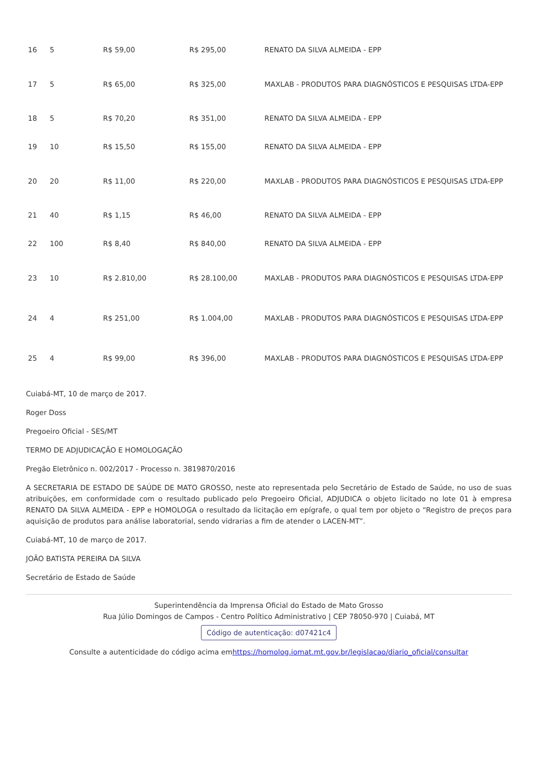| 16 | 5 | R$ 59,00 | R$ 295,00 | RENATO DA SILVA ALMEIDA - EPP |
| 17 | 5 | R$ 65,00 | R$ 325,00 | MAXLAB - PRODUTOS PARA DIAGNÓSTICOS E PESQUISAS LTDA-EPP |
| 18 | 5 | R$ 70,20 | R$ 351,00 | RENATO DA SILVA ALMEIDA - EPP |
| 19 | 10 | R$ 15,50 | R$ 155,00 | RENATO DA SILVA ALMEIDA - EPP |
| 20 | 20 | R$ 11,00 | R$ 220,00 | MAXLAB - PRODUTOS PARA DIAGNÓSTICOS E PESQUISAS LTDA-EPP |
| 21 | 40 | R$ 1,15 | R$ 46,00 | RENATO DA SILVA ALMEIDA - EPP |
| 22 | 100 | R$ 8,40 | R$ 840,00 | RENATO DA SILVA ALMEIDA - EPP |
| 23 | 10 | R$ 2.810,00 | R$ 28.100,00 | MAXLAB - PRODUTOS PARA DIAGNÓSTICOS E PESQUISAS LTDA-EPP |
| 24 | 4 | R$ 251,00 | R$ 1.004,00 | MAXLAB - PRODUTOS PARA DIAGNÓSTICOS E PESQUISAS LTDA-EPP |
| 25 | 4 | R$ 99,00 | R$ 396,00 | MAXLAB - PRODUTOS PARA DIAGNÓSTICOS E PESQUISAS LTDA-EPP |
Cuiabá-MT, 10 de março de 2017.
Roger Doss
Pregoeiro Oficial - SES/MT
TERMO DE ADJUDICAÇÃO E HOMOLOGAÇÃO
Pregão Eletrônico n. 002/2017 - Processo n. 3819870/2016
A SECRETARIA DE ESTADO DE SAÚDE DE MATO GROSSO, neste ato representada pelo Secretário de Estado de Saúde, no uso de suas atribuições, em conformidade com o resultado publicado pelo Pregoeiro Oficial, ADJUDICA o objeto licitado no lote 01 à empresa RENATO DA SILVA ALMEIDA - EPP e HOMOLOGA o resultado da licitação em epígrafe, o qual tem por objeto o “Registro de preços para aquisição de produtos para análise laboratorial, sendo vidrarias a fim de atender o LACEN-MT”.
Cuiabá-MT, 10 de março de 2017.
JOÃO BATISTA PEREIRA DA SILVA
Secretário de Estado de Saúde
Superintendência da Imprensa Oficial do Estado de Mato Grosso
Rua Júlio Domingos de Campos - Centro Político Administrativo | CEP 78050-970 | Cuiabá, MT
Código de autenticação: d07421c4
Consulte a autenticidade do código acima emhttps://homolog.iomat.mt.gov.br/legislacao/diario_oficial/consultar